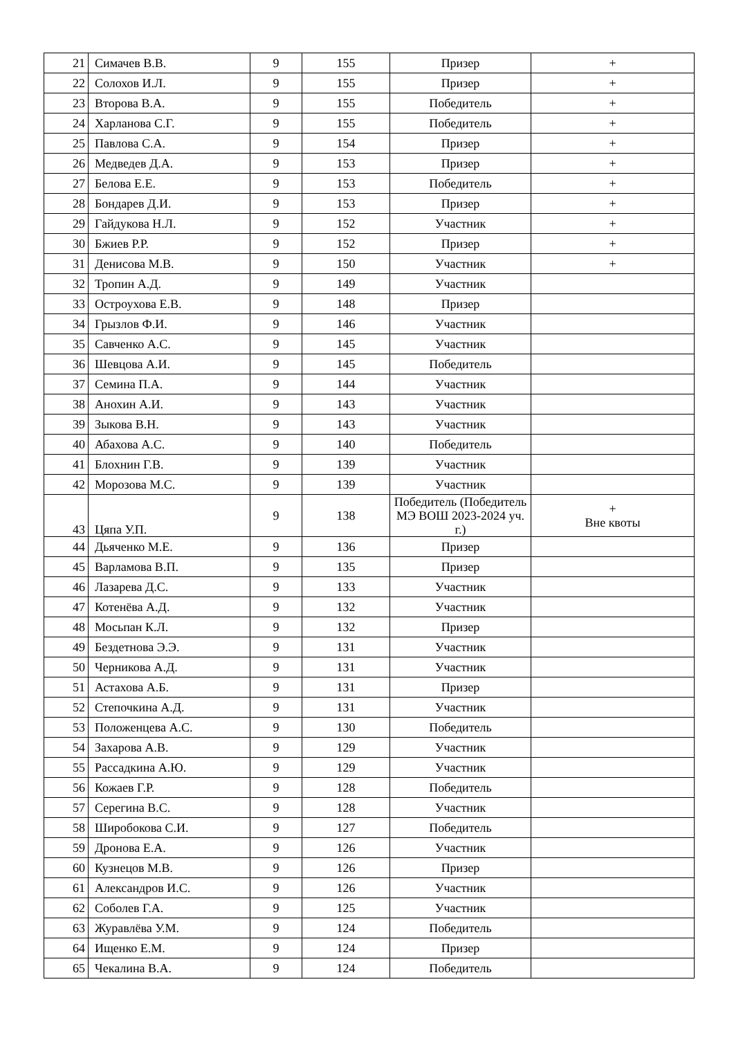| 21 | Симачев В.В. | 9 | 155 | Призер | + |
| 22 | Солохов И.Л. | 9 | 155 | Призер | + |
| 23 | Второва В.А. | 9 | 155 | Победитель | + |
| 24 | Харланова С.Г. | 9 | 155 | Победитель | + |
| 25 | Павлова С.А. | 9 | 154 | Призер | + |
| 26 | Медведев Д.А. | 9 | 153 | Призер | + |
| 27 | Белова Е.Е. | 9 | 153 | Победитель | + |
| 28 | Бондарев Д.И. | 9 | 153 | Призер | + |
| 29 | Гайдукова Н.Л. | 9 | 152 | Участник | + |
| 30 | Бжиев Р.Р. | 9 | 152 | Призер | + |
| 31 | Денисова М.В. | 9 | 150 | Участник | + |
| 32 | Тропин А.Д. | 9 | 149 | Участник | |
| 33 | Остроухова Е.В. | 9 | 148 | Призер | |
| 34 | Грызлов Ф.И. | 9 | 146 | Участник | |
| 35 | Савченко А.С. | 9 | 145 | Участник | |
| 36 | Шевцова А.И. | 9 | 145 | Победитель | |
| 37 | Семина П.А. | 9 | 144 | Участник | |
| 38 | Анохин А.И. | 9 | 143 | Участник | |
| 39 | Зыкова В.Н. | 9 | 143 | Участник | |
| 40 | Абахова А.С. | 9 | 140 | Победитель | |
| 41 | Блохнин Г.В. | 9 | 139 | Участник | |
| 42 | Морозова М.С. | 9 | 139 | Участник | |
| 43 | Цяпа У.П. | 9 | 138 | Победитель (Победитель МЭ ВОШ 2023-2024 уч. г.) | + Вне квоты |
| 44 | Дьяченко М.Е. | 9 | 136 | Призер | |
| 45 | Варламова В.П. | 9 | 135 | Призер | |
| 46 | Лазарева Д.С. | 9 | 133 | Участник | |
| 47 | Котенёва А.Д. | 9 | 132 | Участник | |
| 48 | Мосьпан К.Л. | 9 | 132 | Призер | |
| 49 | Бездетнова Э.Э. | 9 | 131 | Участник | |
| 50 | Черникова А.Д. | 9 | 131 | Участник | |
| 51 | Астахова А.Б. | 9 | 131 | Призер | |
| 52 | Степочкина А.Д. | 9 | 131 | Участник | |
| 53 | Положенцева А.С. | 9 | 130 | Победитель | |
| 54 | Захарова А.В. | 9 | 129 | Участник | |
| 55 | Рассадкина А.Ю. | 9 | 129 | Участник | |
| 56 | Кожаев Г.Р. | 9 | 128 | Победитель | |
| 57 | Серегина В.С. | 9 | 128 | Участник | |
| 58 | Широбокова С.И. | 9 | 127 | Победитель | |
| 59 | Дронова Е.А. | 9 | 126 | Участник | |
| 60 | Кузнецов М.В. | 9 | 126 | Призер | |
| 61 | Александров И.С. | 9 | 126 | Участник | |
| 62 | Соболев Г.А. | 9 | 125 | Участник | |
| 63 | Журавлёва У.М. | 9 | 124 | Победитель | |
| 64 | Ищенко Е.М. | 9 | 124 | Призер | |
| 65 | Чекалина В.А. | 9 | 124 | Победитель | |